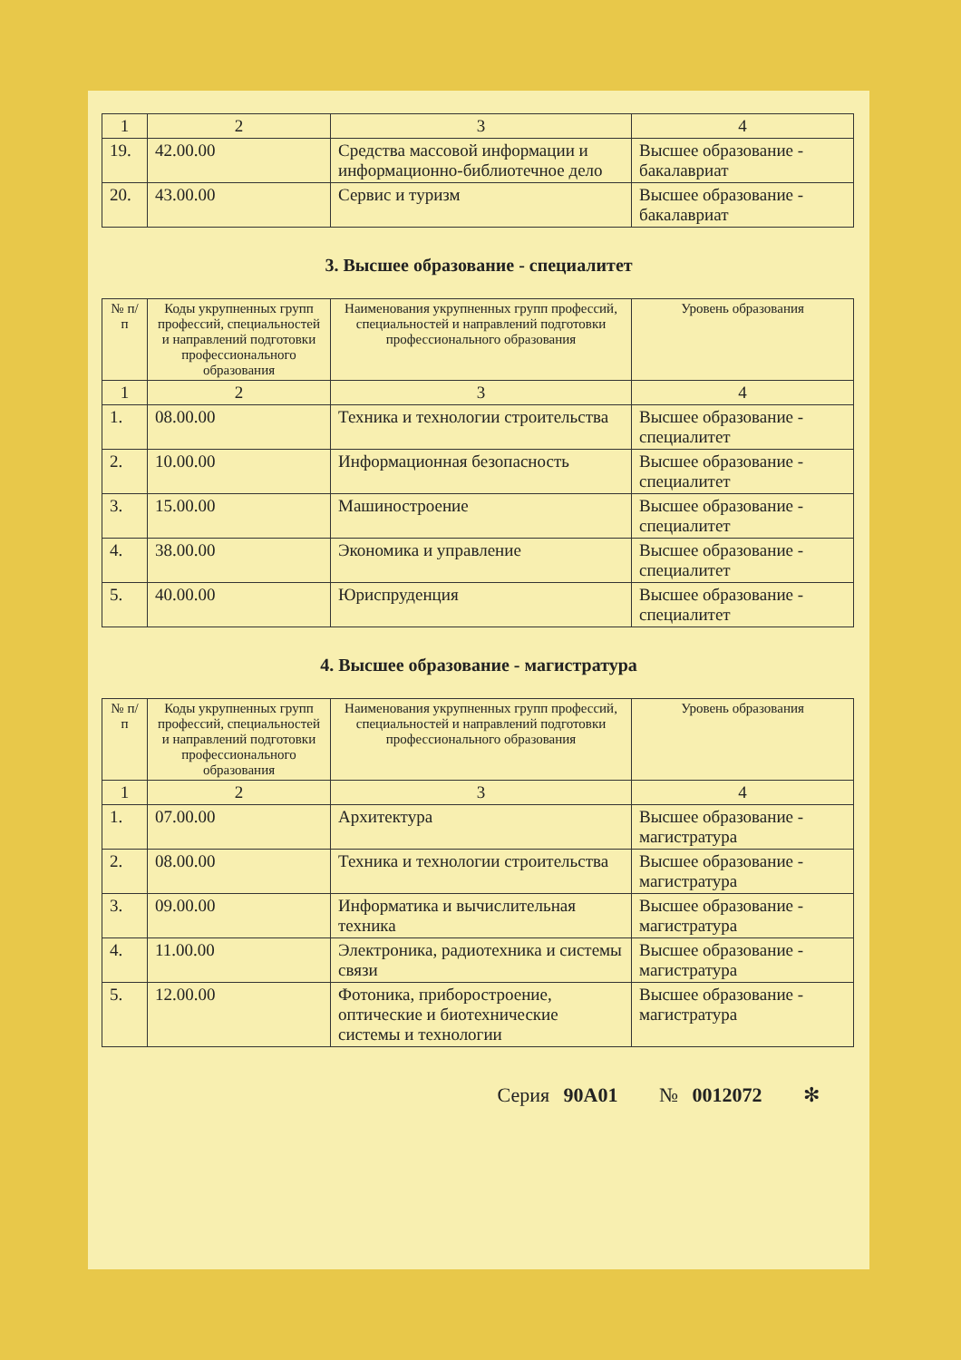| 1 | 2 | 3 | 4 |
| 19. | 42.00.00 | Средства массовой информации и информационно-библиотечное дело | Высшее образование - бакалавриат |
| 20. | 43.00.00 | Сервис и туризм | Высшее образование - бакалавриат |
3. Высшее образование - специалитет
| № п/п | Коды укрупненных групп профессий, специальностей и направлений подготовки профессионального образования | Наименования укрупненных групп профессий, специальностей и направлений подготовки профессионального образования | Уровень образования |
| --- | --- | --- | --- |
| 1 | 2 | 3 | 4 |
| 1. | 08.00.00 | Техника и технологии строительства | Высшее образование - специалитет |
| 2. | 10.00.00 | Информационная безопасность | Высшее образование - специалитет |
| 3. | 15.00.00 | Машиностроение | Высшее образование - специалитет |
| 4. | 38.00.00 | Экономика и управление | Высшее образование - специалитет |
| 5. | 40.00.00 | Юриспруденция | Высшее образование - специалитет |
4. Высшее образование - магистратура
| № п/п | Коды укрупненных групп профессий, специальностей и направлений подготовки профессионального образования | Наименования укрупненных групп профессий, специальностей и направлений подготовки профессионального образования | Уровень образования |
| --- | --- | --- | --- |
| 1 | 2 | 3 | 4 |
| 1. | 07.00.00 | Архитектура | Высшее образование - магистратура |
| 2. | 08.00.00 | Техника и технологии строительства | Высшее образование - магистратура |
| 3. | 09.00.00 | Информатика и вычислительная техника | Высшее образование - магистратура |
| 4. | 11.00.00 | Электроника, радиотехника и системы связи | Высшее образование - магистратура |
| 5. | 12.00.00 | Фотоника, приборостроение, оптические и биотехнические системы и технологии | Высшее образование - магистратура |
Серия 90А01 № 0012072 ✻